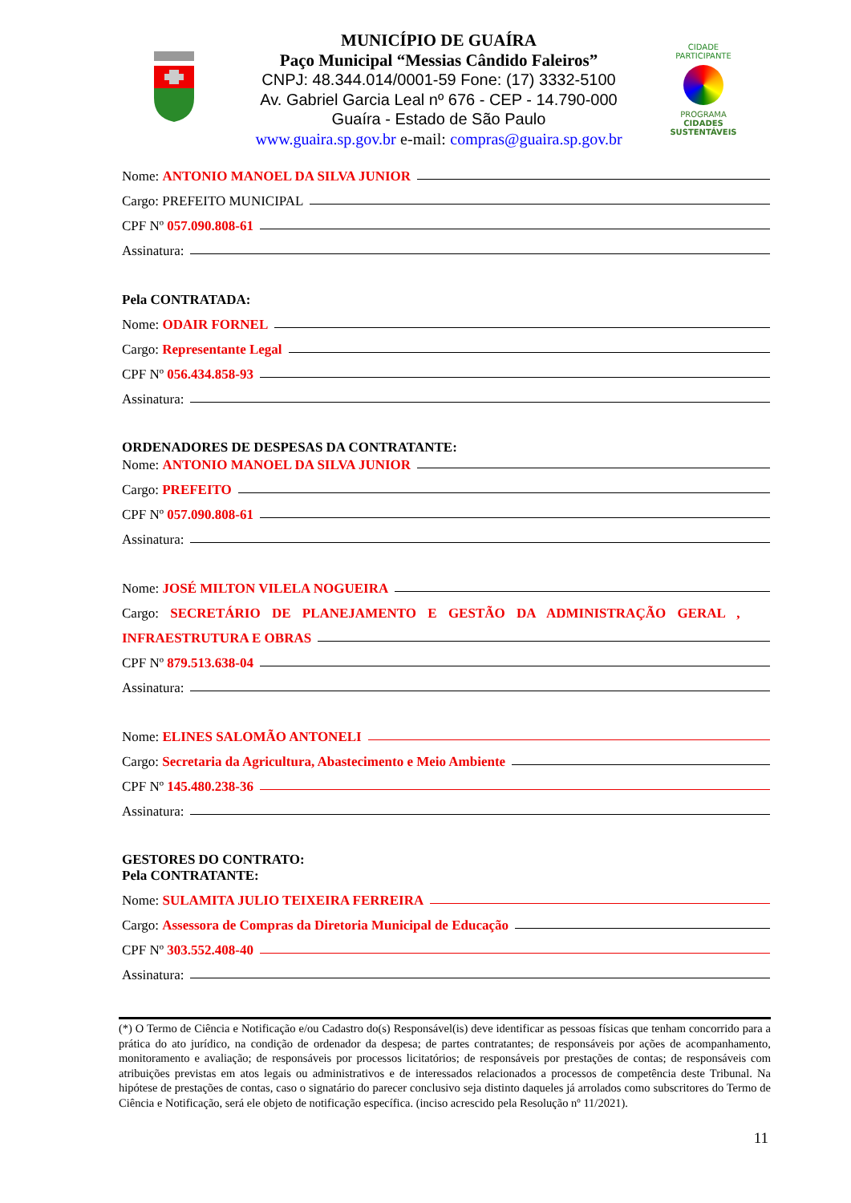MUNICÍPIO DE GUAÍRA
Paço Municipal “Messias Cândido Faleiros”
CNPJ: 48.344.014/0001-59 Fone: (17) 3332-5100
Av. Gabriel Garcia Leal nº 676 - CEP - 14.790-000
Guaíra - Estado de São Paulo
www.guaira.sp.gov.br e-mail: compras@guaira.sp.gov.br
CIDADE PARTICIPANTE
PROGRAMA
CIDADES
SUSTENTÁVEIS
Nome: ANTONIO MANOEL DA SILVA JUNIOR
Cargo: PREFEITO MUNICIPAL
CPF Nº 057.090.808-61
Assinatura:
Pela CONTRATADA:
Nome: ODAIR FORNEL
Cargo: Representante Legal
CPF Nº 056.434.858-93
Assinatura:
ORDENADORES DE DESPESAS DA CONTRATANTE:
Nome: ANTONIO MANOEL DA SILVA JUNIOR
Cargo: PREFEITO
CPF Nº 057.090.808-61
Assinatura:
Nome: JOSÉ MILTON VILELA NOGUEIRA
Cargo: SECRETÁRIO DE PLANEJAMENTO E GESTÃO DA ADMINISTRAÇÃO GERAL ,
INFRAESTRUTURA E OBRAS
CPF Nº 879.513.638-04
Assinatura:
Nome: ELINES SALOMÃO ANTONELI
Cargo: Secretaria da Agricultura, Abastecimento e Meio Ambiente
CPF Nº 145.480.238-36
Assinatura:
GESTORES DO CONTRATO:
Pela CONTRATANTE:
Nome: SULAMITA JULIO TEIXEIRA FERREIRA
Cargo: Assessora de Compras da Diretoria Municipal de Educação
CPF Nº 303.552.408-40
Assinatura:
(*) O Termo de Ciência e Notificação e/ou Cadastro do(s) Responsável(is) deve identificar as pessoas físicas que tenham concorrido para a prática do ato jurídico, na condição de ordenador da despesa; de partes contratantes; de responsáveis por ações de acompanhamento, monitoramento e avaliação; de responsáveis por processos licitatórios; de responsáveis por prestações de contas; de responsáveis com atribuições previstas em atos legais ou administrativos e de interessados relacionados a processos de competência deste Tribunal. Na hipótese de prestações de contas, caso o signatário do parecer conclusivo seja distinto daqueles já arrolados como subscritores do Termo de Ciência e Notificação, será ele objeto de notificação específica. (inciso acrescido pela Resolução nº 11/2021).
11